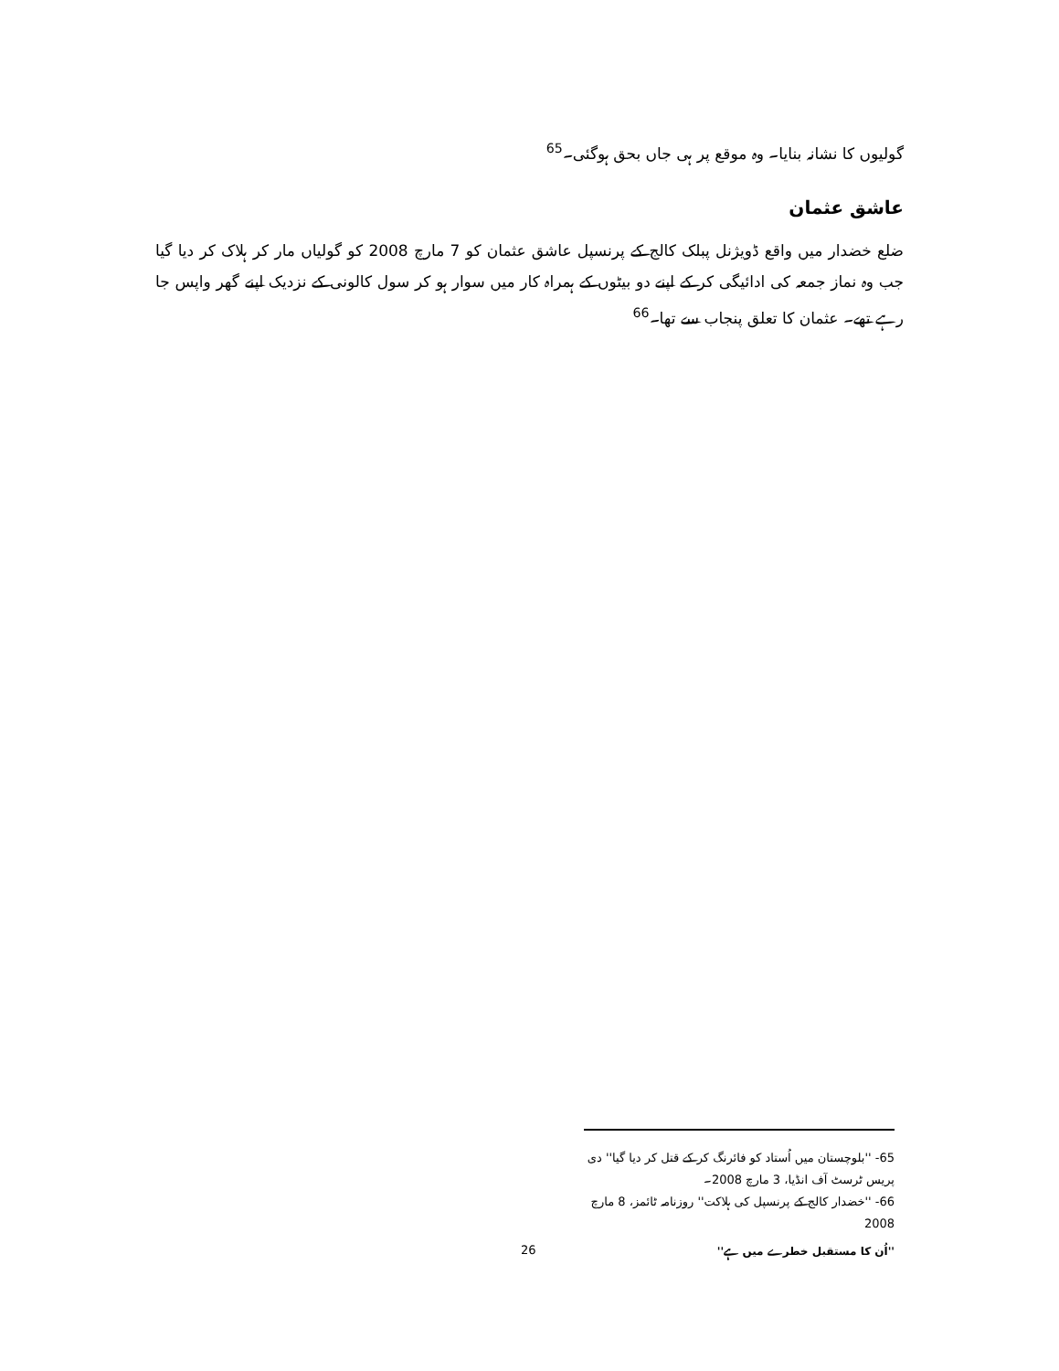گولیوں کا نشانہ بنایا۔ وہ موقع پر ہی جاں بحق ہوگئی۔<sup>65</sup>
عاشق عثمان
ضلع خضدار میں واقع ڈویژنل پبلک کالج کے پرنسپل عاشق عثمان کو 7 مارچ 2008 کو گولیاں مار کر ہلاک کر دیا گیا جب وہ نماز جمعہ کی ادائیگی کر کے اپنے دو بیٹوں کے ہمراہ کار میں سوار ہو کر سول کالونی کے نزدیک اپنے گھر واپس جا رہے تھے۔ عثمان کا تعلق پنجاب سے تھا۔<sup>66</sup>
65- ''بلوچستان میں اُستاد کو فائرنگ کر کے قتل کر دیا گیا'' دی پریس ٹرسٹ آف انڈیا، 3 مارچ 2008۔
66- ''خضدار کالج کے پرنسپل کی ہلاکت'' روزنامہ ٹائمز، 8 مارچ 2008
''اُن کا مستقبل خطرے میں ہے''
26